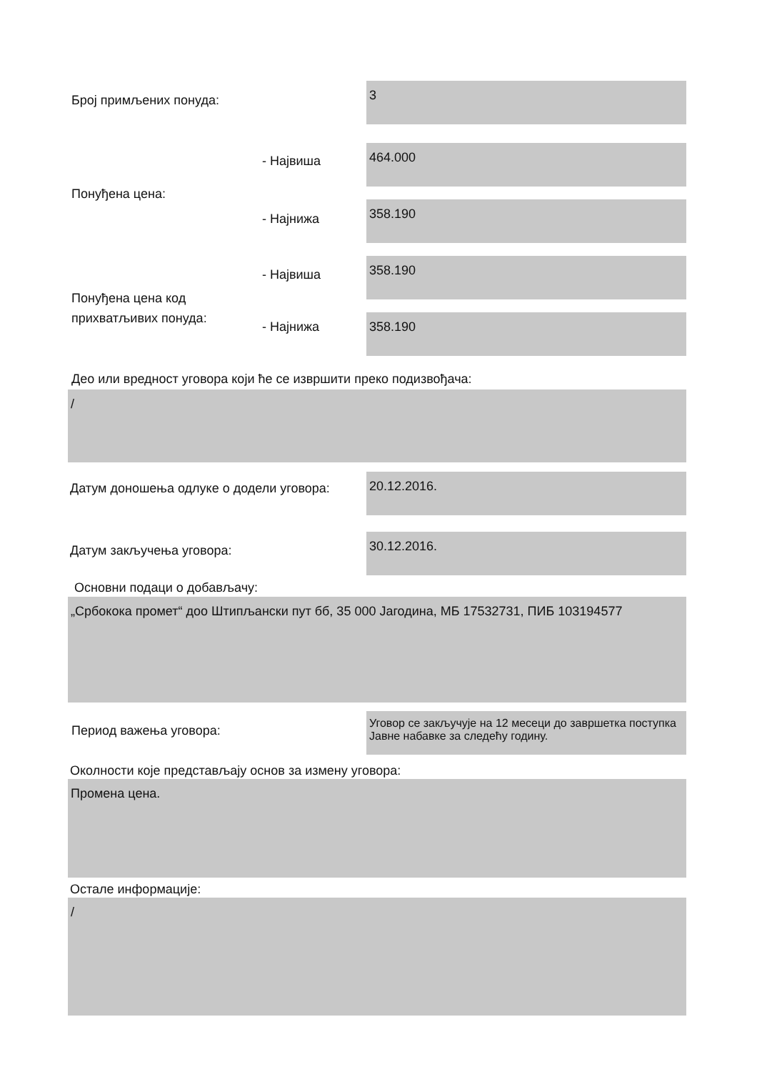Број примљених понуда:
3
- Највиша
464.000
Понуђена цена:
- Најнижа
358.190
- Највиша
358.190
Понуђена цена код
прихватљивих понуда:
- Најнижа 358.190
Део или вредност уговора који ће се извршити преко подизвођача:
/
Датум доношења одлуке о додели уговора:
20.12.2016.
Датум закључења уговора:
30.12.2016.
Основни подаци о добављачу:
„Србокока промет“ доо Штипљански пут бб, 35 000 Јагодина, МБ 17532731, ПИБ 103194577
Период важења уговора:
Уговор се закључује на 12 месеци до завршетка поступка Јавне набавке за следећу годину.
Околности које представљају основ за измену уговора:
Промена цена.
Остале информације:
/